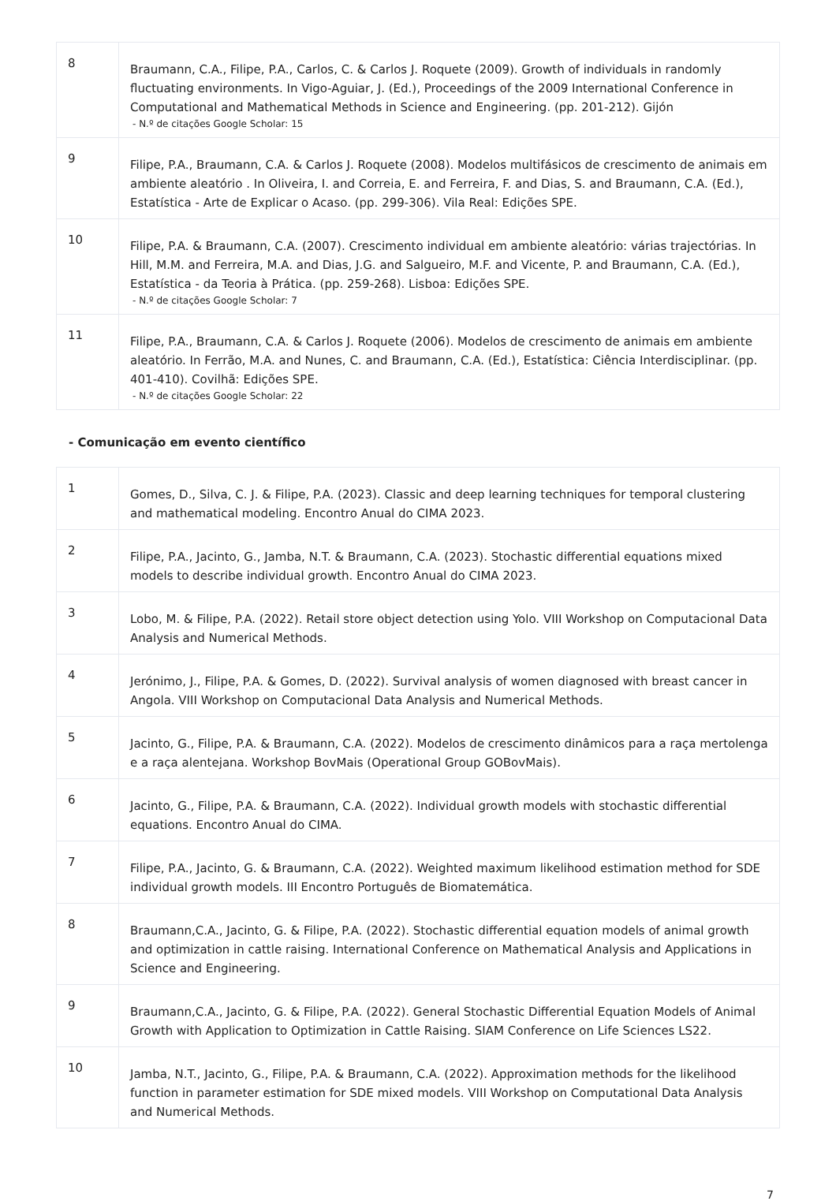| 8 | Braumann, C.A., Filipe, P.A., Carlos, C. & Carlos J. Roquete (2009). Growth of individuals in randomly fluctuating environments. In Vigo-Aguiar, J. (Ed.), Proceedings of the 2009 International Conference in Computational and Mathematical Methods in Science and Engineering. (pp. 201-212). Gijón - N.º de citações Google Scholar: 15 |
| 9 | Filipe, P.A., Braumann, C.A. & Carlos J. Roquete (2008). Modelos multifásicos de crescimento de animais em ambiente aleatório . In Oliveira, I. and Correia, E. and Ferreira, F. and Dias, S. and Braumann, C.A. (Ed.), Estatística - Arte de Explicar o Acaso. (pp. 299-306). Vila Real: Edições SPE. |
| 10 | Filipe, P.A. & Braumann, C.A. (2007). Crescimento individual em ambiente aleatório: várias trajectórias. In Hill, M.M. and Ferreira, M.A. and Dias, J.G. and Salgueiro, M.F. and Vicente, P. and Braumann, C.A. (Ed.), Estatística - da Teoria à Prática. (pp. 259-268). Lisboa: Edições SPE. - N.º de citações Google Scholar: 7 |
| 11 | Filipe, P.A., Braumann, C.A. & Carlos J. Roquete (2006). Modelos de crescimento de animais em ambiente aleatório. In Ferrão, M.A. and Nunes, C. and Braumann, C.A. (Ed.), Estatística: Ciência Interdisciplinar. (pp. 401-410). Covilhã: Edições SPE. - N.º de citações Google Scholar: 22 |
- Comunicação em evento científico
| 1 | Gomes, D., Silva, C. J. & Filipe, P.A. (2023). Classic and deep learning techniques for temporal clustering and mathematical modeling. Encontro Anual do CIMA 2023. |
| 2 | Filipe, P.A., Jacinto, G., Jamba, N.T. & Braumann, C.A. (2023). Stochastic differential equations mixed models to describe individual growth. Encontro Anual do CIMA 2023. |
| 3 | Lobo, M. & Filipe, P.A. (2022). Retail store object detection using Yolo. VIII Workshop on Computacional Data Analysis and Numerical Methods. |
| 4 | Jerónimo, J., Filipe, P.A. & Gomes, D. (2022). Survival analysis of women diagnosed with breast cancer in Angola. VIII Workshop on Computacional Data Analysis and Numerical Methods. |
| 5 | Jacinto, G., Filipe, P.A. & Braumann, C.A. (2022). Modelos de crescimento dinâmicos para a raça mertolenga e a raça alentejana. Workshop BovMais (Operational Group GOBovMais). |
| 6 | Jacinto, G., Filipe, P.A. & Braumann, C.A. (2022). Individual growth models with stochastic differential equations. Encontro Anual do CIMA. |
| 7 | Filipe, P.A., Jacinto, G. & Braumann, C.A. (2022). Weighted maximum likelihood estimation method for SDE individual growth models. III Encontro Português de Biomatemática. |
| 8 | Braumann,C.A., Jacinto, G. & Filipe, P.A. (2022). Stochastic differential equation models of animal growth and optimization in cattle raising. International Conference on Mathematical Analysis and Applications in Science and Engineering. |
| 9 | Braumann,C.A., Jacinto, G. & Filipe, P.A. (2022). General Stochastic Differential Equation Models of Animal Growth with Application to Optimization in Cattle Raising. SIAM Conference on Life Sciences LS22. |
| 10 | Jamba, N.T., Jacinto, G., Filipe, P.A. & Braumann, C.A. (2022). Approximation methods for the likelihood function in parameter estimation for SDE mixed models. VIII Workshop on Computational Data Analysis and Numerical Methods. |
7